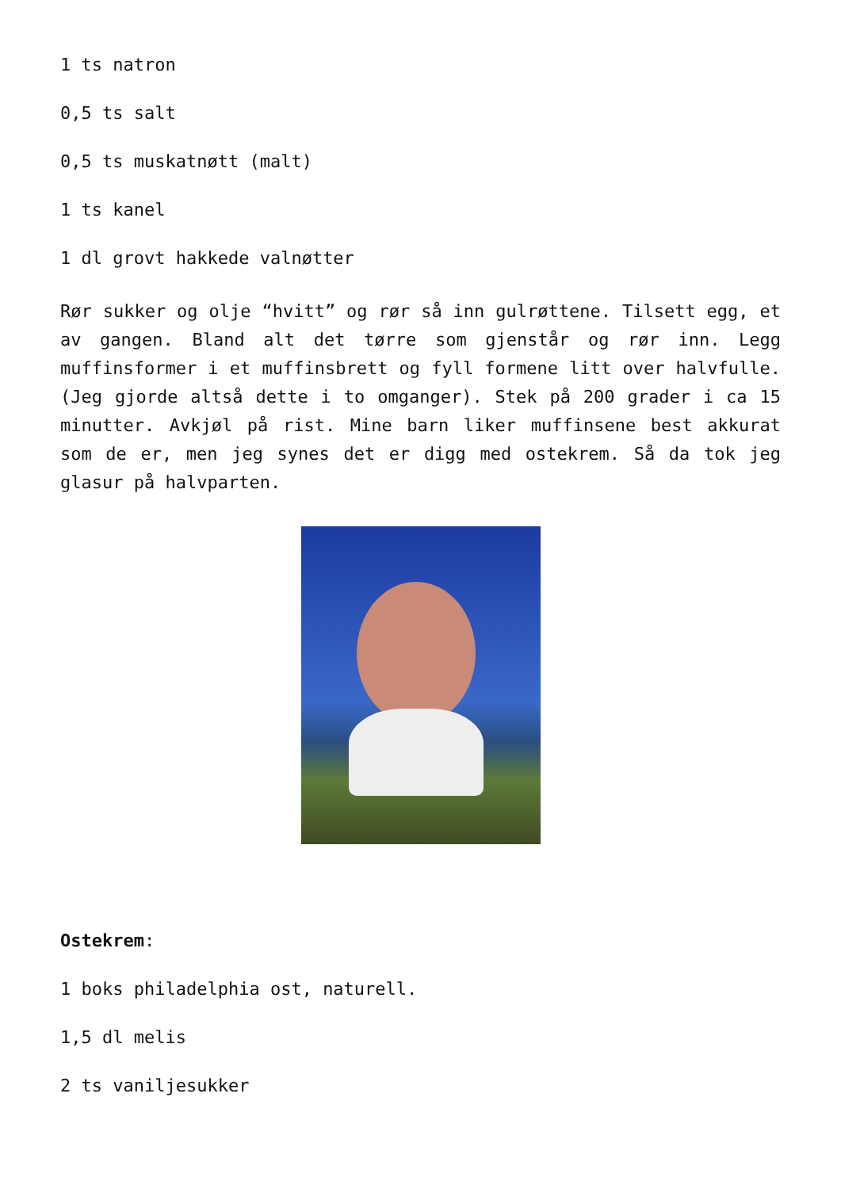1 ts natron
0,5 ts salt
0,5 ts muskatnøtt (malt)
1 ts kanel
1 dl grovt hakkede valnøtter
Rør sukker og olje “hvitt” og rør så inn gulrøttene. Tilsett egg, et av gangen. Bland alt det tørre som gjenstår og rør inn. Legg muffinsformer i et muffinsbrett og fyll formene litt over halvfulle. (Jeg gjorde altså dette i to omganger). Stek på 200 grader i ca 15 minutter. Avkjøl på rist. Mine barn liker muffinsene best akkurat som de er, men jeg synes det er digg med ostekrem. Så da tok jeg glasur på halvparten.
Ostekrem:
1 boks philadelphia ost, naturell.
1,5 dl melis
2 ts vaniljesukker